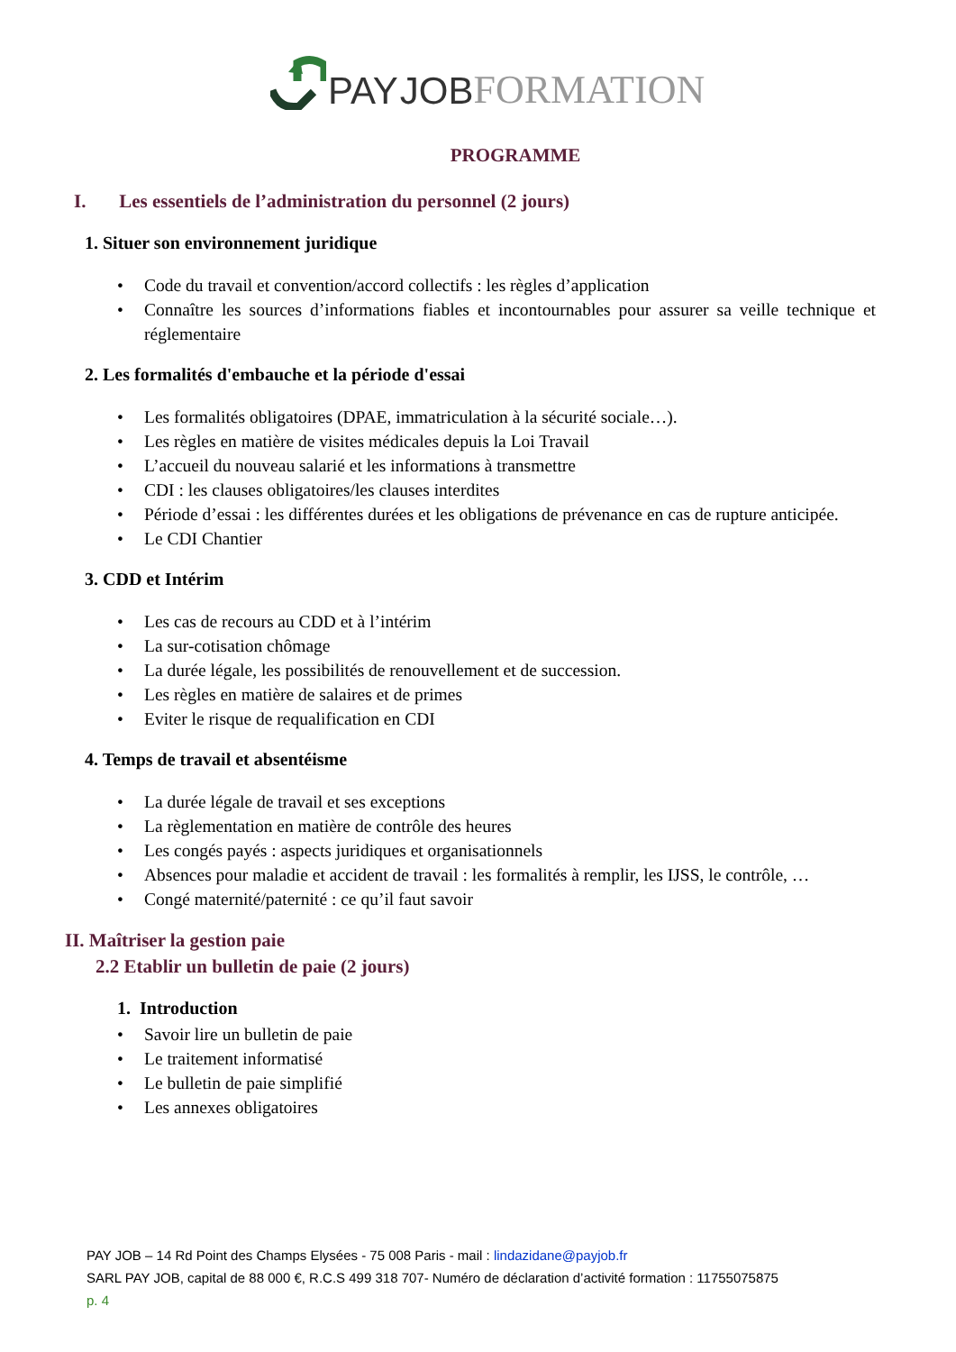PAY JOB FORMATION
PROGRAMME
I. Les essentiels de l’administration du personnel (2 jours)
1. Situer son environnement juridique
• Code du travail et convention/accord collectifs : les règles d’application
• Connaître les sources d’informations fiables et incontournables pour assurer sa veille technique et réglementaire
2. Les formalités d'embauche et la période d'essai
• Les formalités obligatoires (DPAE, immatriculation à la sécurité sociale…).
• Les règles en matière de visites médicales depuis la Loi Travail
• L’accueil du nouveau salarié et les informations à transmettre
• CDI : les clauses obligatoires/les clauses interdites
• Période d’essai : les différentes durées et les obligations de prévenance en cas de rupture anticipée.
• Le CDI Chantier
3. CDD et Intérim
• Les cas de recours au CDD et à l’intérim
• La sur-cotisation chômage
• La durée légale, les possibilités de renouvellement et de succession.
• Les règles en matière de salaires et de primes
• Eviter le risque de requalification en CDI
4. Temps de travail et absentéisme
• La durée légale de travail et ses exceptions
• La règlementation en matière de contrôle des heures
• Les congés payés : aspects juridiques et organisationnels
• Absences pour maladie et accident de travail : les formalités à remplir, les IJSS, le contrôle, …
• Congé maternité/paternité : ce qu’il faut savoir
II. Maîtriser la gestion paie
2.2 Etablir un bulletin de paie (2 jours)
1. Introduction
• Savoir lire un bulletin de paie
• Le traitement informatisé
• Le bulletin de paie simplifié
• Les annexes obligatoires
PAY JOB – 14 Rd Point des Champs Elysées - 75 008 Paris - mail : lindazidane@payjob.fr
SARL PAY JOB, capital de 88 000 €, R.C.S 499 318 707- Numéro de déclaration d’activité formation : 11755075875
p. 4